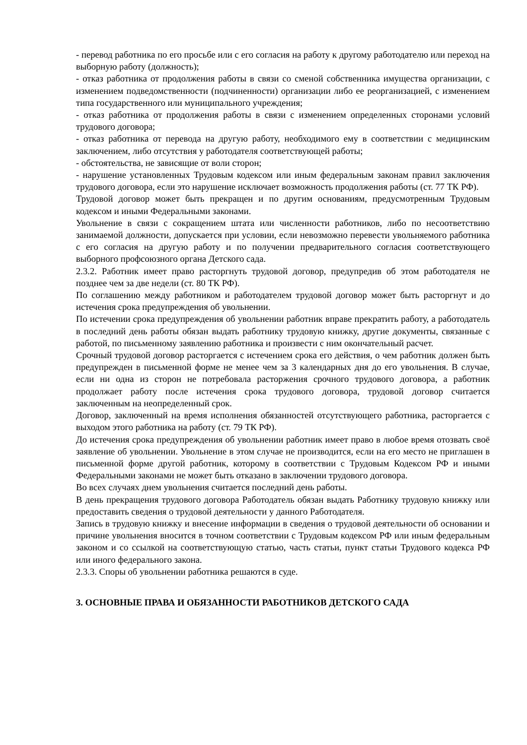- перевод работника по его просьбе или с его согласия на работу к другому работодателю или переход на выборную работу (должность);
- отказ работника от продолжения работы в связи со сменой собственника имущества организации, с изменением подведомственности (подчиненности) организации либо ее реорганизацией, с изменением типа государственного или муниципального учреждения;
- отказ работника от продолжения работы в связи с изменением определенных сторонами условий трудового договора;
- отказ работника от перевода на другую работу, необходимого ему в соответствии с медицинским заключением, либо отсутствия у работодателя соответствующей работы;
- обстоятельства, не зависящие от воли сторон;
- нарушение установленных Трудовым кодексом или иным федеральным законам правил заключения трудового договора, если это нарушение исключает возможность продолжения работы (ст. 77 ТК РФ).
Трудовой договор может быть прекращен и по другим основаниям, предусмотренным Трудовым кодексом и иными Федеральными законами.
Увольнение в связи с сокращением штата или численности работников, либо по несоответствию занимаемой должности, допускается при условии, если невозможно перевести увольняемого работника с его согласия на другую работу и по получении предварительного согласия соответствующего выборного профсоюзного органа Детского сада.
2.3.2. Работник имеет право расторгнуть трудовой договор, предупредив об этом работодателя не позднее чем за две недели (ст. 80 ТК РФ).
По соглашению между работником и работодателем трудовой договор может быть расторгнут и до истечения срока предупреждения об увольнении.
По истечении срока предупреждения об увольнении работник вправе прекратить работу, а работодатель в последний день работы обязан выдать работнику трудовую книжку, другие документы, связанные с работой, по письменному заявлению работника и произвести с ним окончательный расчет.
Срочный трудовой договор расторгается с истечением срока его действия, о чем работник должен быть предупрежден в письменной форме не менее чем за 3 календарных дня до его увольнения. В случае, если ни одна из сторон не потребовала расторжения срочного трудового договора, а работник продолжает работу после истечения срока трудового договора, трудовой договор считается заключенным на неопределенный срок.
Договор, заключенный на время исполнения обязанностей отсутствующего работника, расторгается с выходом этого работника на работу (ст. 79 ТК РФ).
До истечения срока предупреждения об увольнении работник имеет право в любое время отозвать своё заявление об увольнении. Увольнение в этом случае не производится, если на его место не приглашен в письменной форме другой работник, которому в соответствии с Трудовым Кодексом РФ и иными Федеральными законами не может быть отказано в заключении трудового договора.
Во всех случаях днем увольнения считается последний день работы.
В день прекращения трудового договора Работодатель обязан выдать Работнику трудовую книжку или предоставить сведения о трудовой деятельности у данного Работодателя.
Запись в трудовую книжку и внесение информации в сведения о трудовой деятельности об основании и причине увольнения вносится в точном соответствии с Трудовым кодексом РФ или иным федеральным законом и со ссылкой на соответствующую статью, часть статьи, пункт статьи Трудового кодекса РФ или иного федерального закона.
2.3.3. Споры об увольнении работника решаются в суде.
3. ОСНОВНЫЕ ПРАВА И ОБЯЗАННОСТИ РАБОТНИКОВ ДЕТСКОГО САДА